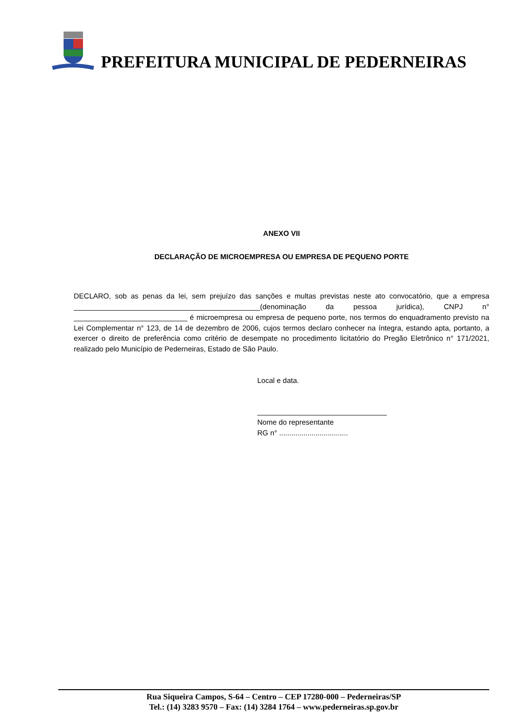PREFEITURA MUNICIPAL DE PEDERNEIRAS
ANEXO VII
DECLARAÇÃO DE MICROEMPRESA OU EMPRESA DE PEQUENO PORTE
DECLARO, sob as penas da lei, sem prejuízo das sanções e multas previstas neste ato convocatório, que a empresa ______________________________________________(denominação da pessoa jurídica), CNPJ n° ____________________________ é microempresa ou empresa de pequeno porte, nos termos do enquadramento previsto na Lei Complementar n° 123, de 14 de dezembro de 2006, cujos termos declaro conhecer na íntegra, estando apta, portanto, a exercer o direito de preferência como critério de desempate no procedimento licitatório do Pregão Eletrônico n° 171/2021, realizado pelo Município de Pederneiras, Estado de São Paulo.
Local e data.
________________________________
Nome do representante
RG n° ..................................
Rua Siqueira Campos, S-64 – Centro – CEP 17280-000 – Pederneiras/SP
Tel.: (14) 3283 9570 – Fax: (14) 3284 1764 – www.pederneiras.sp.gov.br